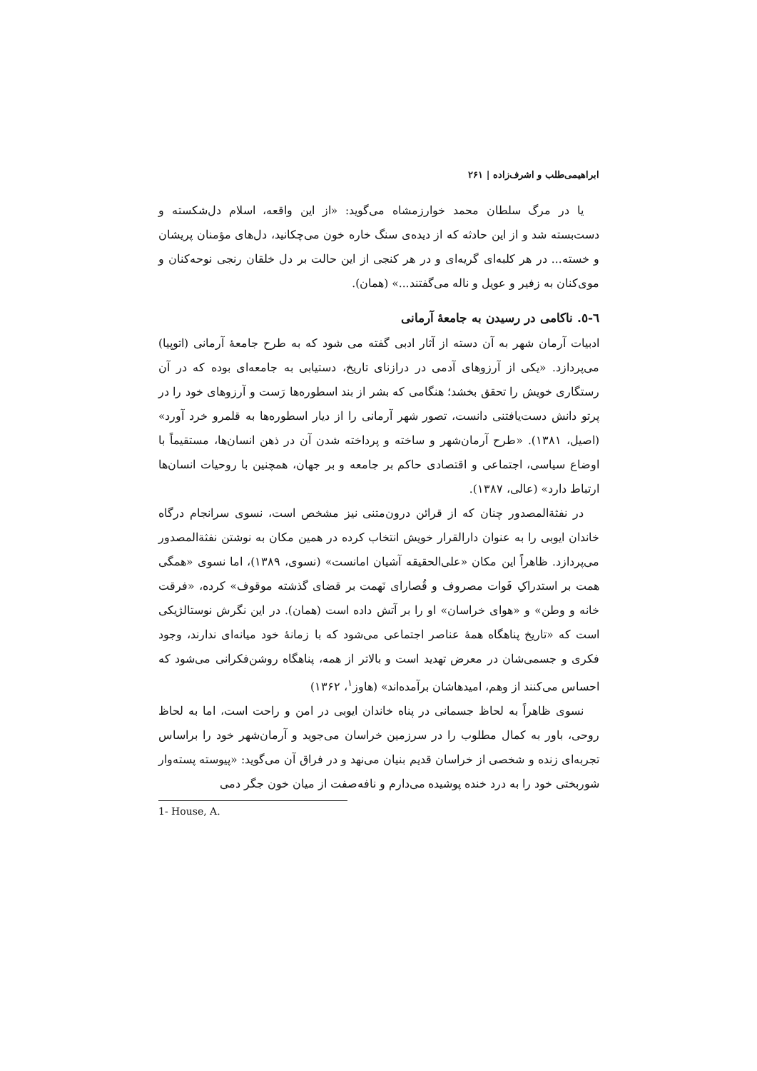ابراهیمی‌طلب و اشرف‌زاده | ۲۶۱
یا در مرگ سلطان محمد خوارزمشاه می‌گوید: «از این واقعه، اسلام دل‌شکسته و دست‌بسته شد و از این حادثه که از دیده‌ی سنگ خاره خون می‌چکانید، دل‌های مؤمنان پریشان و خسته... در هر کلبه‌ای گریه‌ای و در هر کنجی از این حالت بر دل خلقان رنجی نوحه‌کنان و موی‌کنان به زفیر و عویل و ناله می‌گفتند...» (همان).
٦-٥. ناکامی در رسیدن به جامعهٔ آرمانی
ادبیات آرمان شهر به آن دسته از آثار ادبی گفته می شود که به طرح جامعهٔ آرمانی (اتوپیا) می‌پردازد. «یکی از آرزوهای آدمی در درازنای تاریخ، دستیابی به جامعه‌ای بوده که در آن رستگاری خویش را تحقق بخشد؛ هنگامی که بشر از بند اسطوره‌ها رَست و آرزوهای خود را در پرتو دانش دست‌یافتنی دانست، تصور شهر آرمانی را از دیار اسطوره‌ها به قلمرو خرد آورد» (اصیل، ۱۳۸۱). «طرح آرمان‌شهر و ساخته و پرداخته شدن آن در ذهن انسان‌ها، مستقیماً با اوضاع سیاسی، اجتماعی و اقتصادی حاکم بر جامعه و بر جهان، همچنین با روحیات انسان‌ها ارتباط دارد» (عالی، ۱۳۸۷).
در نفثة‌المصدور چنان که از قرائن درون‌متنی نیز مشخص است، نسوی سرانجام درگاه خاندان ایوبی را به عنوان دارالقرار خویش انتخاب کرده در همین مکان به نوشتن نفثة‌المصدور می‌پردازد. ظاهراً این مکان «علی‌الحقیقه آشیان امانست» (نسوی، ۱۳۸۹)، اما نسوی «همگی همت بر استدراکِ فَوات مصروف و قُصارای نَهمت بر قضای گذشته موقوف» کرده، «فرقت خانه و وطن» و «هوای خراسان» او را بر آتش داده است (همان). در این نگرش نوستالژیکی است که «تاریخ پناهگاه همهٔ عناصر اجتماعی می‌شود که با زمانهٔ خود میانه‌ای ندارند، وجود فکری و جسمی‌شان در معرض تهدید است و بالاتر از همه، پناهگاه روشن‌فکرانی می‌شود که احساس می‌کنند از وهم، امیدهاشان برآمده‌اند» (هاوز<sup>۱</sup>، ۱۳۶۲)
نسوی ظاهراً به لحاظ جسمانی در پناه خاندان ایوبی در امن و راحت است، اما به لحاظ روحی، باور به کمال مطلوب را در سرزمین خراسان می‌جوید و آرمان‌شهر خود را براساس تجربه‌ای زنده و شخصی از خراسان قدیم بنیان می‌نهد و در فراق آن می‌گوید: «پیوسته پسته‌وار شوربختی خود را به درد خنده پوشیده می‌دارم و نافه‌صفت از میان خون جگر دمی
1- House, A.